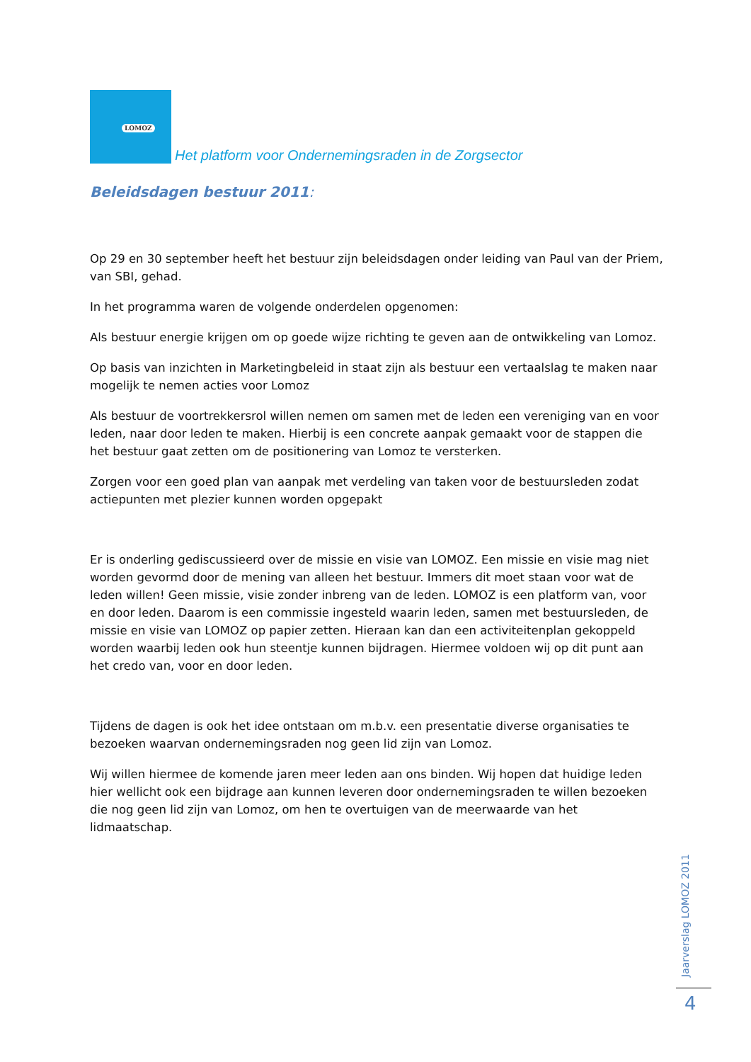LOMOZ
Het platform voor Ondernemingsraden in de Zorgsector
Beleidsdagen bestuur 2011:
Op 29 en 30 september heeft het bestuur zijn beleidsdagen onder leiding van Paul van der Priem, van SBI, gehad.
In het programma waren de volgende onderdelen opgenomen:
Als bestuur energie krijgen om op goede wijze richting te geven aan de ontwikkeling van Lomoz.
Op basis van inzichten in Marketingbeleid in staat zijn als bestuur een vertaalslag te maken naar mogelijk te nemen acties voor Lomoz
Als bestuur de voortrekkersrol willen nemen om samen met de leden een vereniging van en voor leden, naar door leden te maken. Hierbij is een concrete aanpak gemaakt voor de stappen die het bestuur gaat zetten om de positionering van Lomoz te versterken.
Zorgen voor een goed plan van aanpak met verdeling van taken voor de bestuursleden zodat actiepunten met plezier kunnen worden opgepakt
Er is onderling gediscussieerd over de missie en visie van LOMOZ. Een missie en visie mag niet worden gevormd door de mening van alleen het bestuur. Immers dit moet staan voor wat de leden willen! Geen missie, visie zonder inbreng van de leden. LOMOZ is een platform van, voor en door leden. Daarom is een commissie ingesteld waarin leden, samen met bestuursleden, de missie en visie van LOMOZ op papier zetten. Hieraan kan dan een activiteitenplan gekoppeld worden waarbij leden ook hun steentje kunnen bijdragen. Hiermee voldoen wij op dit punt aan het credo van, voor en door leden.
Tijdens de dagen is ook het idee ontstaan om m.b.v. een presentatie diverse organisaties te bezoeken waarvan ondernemingsraden nog geen lid zijn van Lomoz.
Wij willen hiermee de komende jaren meer leden aan ons binden. Wij hopen dat huidige leden hier wellicht ook een bijdrage aan kunnen leveren door ondernemingsraden te willen bezoeken die nog geen lid zijn van Lomoz, om hen te overtuigen van de meerwaarde van het lidmaatschap.
Jaarverslag LOMOZ 2011
4